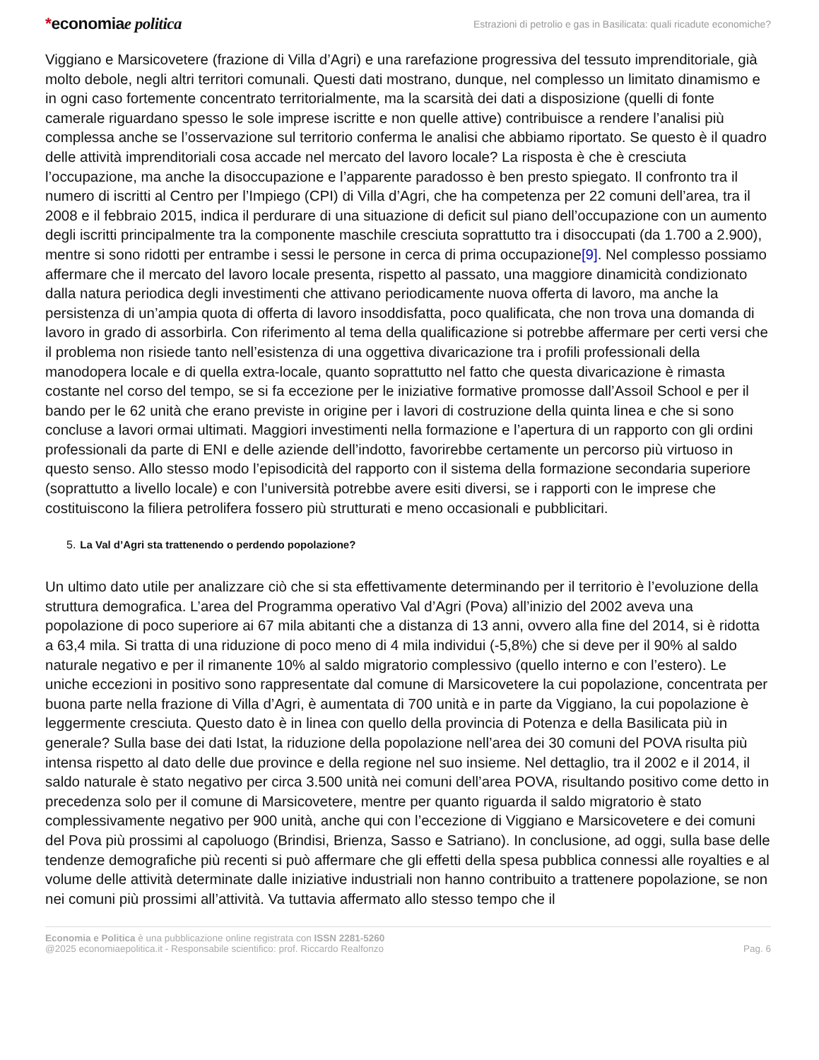*economiae politica
Estrazioni di petrolio e gas in Basilicata: quali ricadute economiche?
Viggiano e Marsicovetere (frazione di Villa d’Agri) e una rarefazione progressiva del tessuto imprenditoriale, già molto debole, negli altri territori comunali. Questi dati mostrano, dunque, nel complesso un limitato dinamismo e in ogni caso fortemente concentrato territorialmente, ma la scarsità dei dati a disposizione (quelli di fonte camerale riguardano spesso le sole imprese iscritte e non quelle attive) contribuisce a rendere l’analisi più complessa anche se l’osservazione sul territorio conferma le analisi che abbiamo riportato. Se questo è il quadro delle attività imprenditoriali cosa accade nel mercato del lavoro locale? La risposta è che è cresciuta l’occupazione, ma anche la disoccupazione e l’apparente paradosso è ben presto spiegato. Il confronto tra il numero di iscritti al Centro per l’Impiego (CPI) di Villa d’Agri, che ha competenza per 22 comuni dell’area, tra il 2008 e il febbraio 2015, indica il perdurare di una situazione di deficit sul piano dell’occupazione con un aumento degli iscritti principalmente tra la componente maschile cresciuta soprattutto tra i disoccupati (da 1.700 a 2.900), mentre si sono ridotti per entrambe i sessi le persone in cerca di prima occupazione[9]. Nel complesso possiamo affermare che il mercato del lavoro locale presenta, rispetto al passato, una maggiore dinamicità condizionato dalla natura periodica degli investimenti che attivano periodicamente nuova offerta di lavoro, ma anche la persistenza di un’ampia quota di offerta di lavoro insoddisfatta, poco qualificata, che non trova una domanda di lavoro in grado di assorbirla. Con riferimento al tema della qualificazione si potrebbe affermare per certi versi che il problema non risiede tanto nell’esistenza di una oggettiva divaricazione tra i profili professionali della manodopera locale e di quella extra-locale, quanto soprattutto nel fatto che questa divaricazione è rimasta costante nel corso del tempo, se si fa eccezione per le iniziative formative promosse dall’Assoil School e per il bando per le 62 unità che erano previste in origine per i lavori di costruzione della quinta linea e che si sono concluse a lavori ormai ultimati. Maggiori investimenti nella formazione e l’apertura di un rapporto con gli ordini professionali da parte di ENI e delle aziende dell’indotto, favorirebbe certamente un percorso più virtuoso in questo senso. Allo stesso modo l’episodicità del rapporto con il sistema della formazione secondaria superiore (soprattutto a livello locale) e con l’università potrebbe avere esiti diversi, se i rapporti con le imprese che costituiscono la filiera petrolifera fossero più strutturati e meno occasionali e pubblicitari.
5. La Val d’Agri sta trattenendo o perdendo popolazione?
Un ultimo dato utile per analizzare ciò che si sta effettivamente determinando per il territorio è l’evoluzione della struttura demografica. L’area del Programma operativo Val d’Agri (Pova) all’inizio del 2002 aveva una popolazione di poco superiore ai 67 mila abitanti che a distanza di 13 anni, ovvero alla fine del 2014, si è ridotta a 63,4 mila. Si tratta di una riduzione di poco meno di 4 mila individui (-5,8%) che si deve per il 90% al saldo naturale negativo e per il rimanente 10% al saldo migratorio complessivo (quello interno e con l’estero). Le uniche eccezioni in positivo sono rappresentate dal comune di Marsicovetere la cui popolazione, concentrata per buona parte nella frazione di Villa d’Agri, è aumentata di 700 unità e in parte da Viggiano, la cui popolazione è leggermente cresciuta. Questo dato è in linea con quello della provincia di Potenza e della Basilicata più in generale? Sulla base dei dati Istat, la riduzione della popolazione nell’area dei 30 comuni del POVA risulta più intensa rispetto al dato delle due province e della regione nel suo insieme. Nel dettaglio, tra il 2002 e il 2014, il saldo naturale è stato negativo per circa 3.500 unità nei comuni dell’area POVA, risultando positivo come detto in precedenza solo per il comune di Marsicovetere, mentre per quanto riguarda il saldo migratorio è stato complessivamente negativo per 900 unità, anche qui con l’eccezione di Viggiano e Marsicovetere e dei comuni del Pova più prossimi al capoluogo (Brindisi, Brienza, Sasso e Satriano). In conclusione, ad oggi, sulla base delle tendenze demografiche più recenti si può affermare che gli effetti della spesa pubblica connessi alle royalties e al volume delle attività determinate dalle iniziative industriali non hanno contribuito a trattenere popolazione, se non nei comuni più prossimi all’attività. Va tuttavia affermato allo stesso tempo che il
Economia e Politica è una pubblicazione online registrata con ISSN 2281-5260
@2025 economiaepolitica.it - Responsabile scientifico: prof. Riccardo Realfonzo
Pag. 6